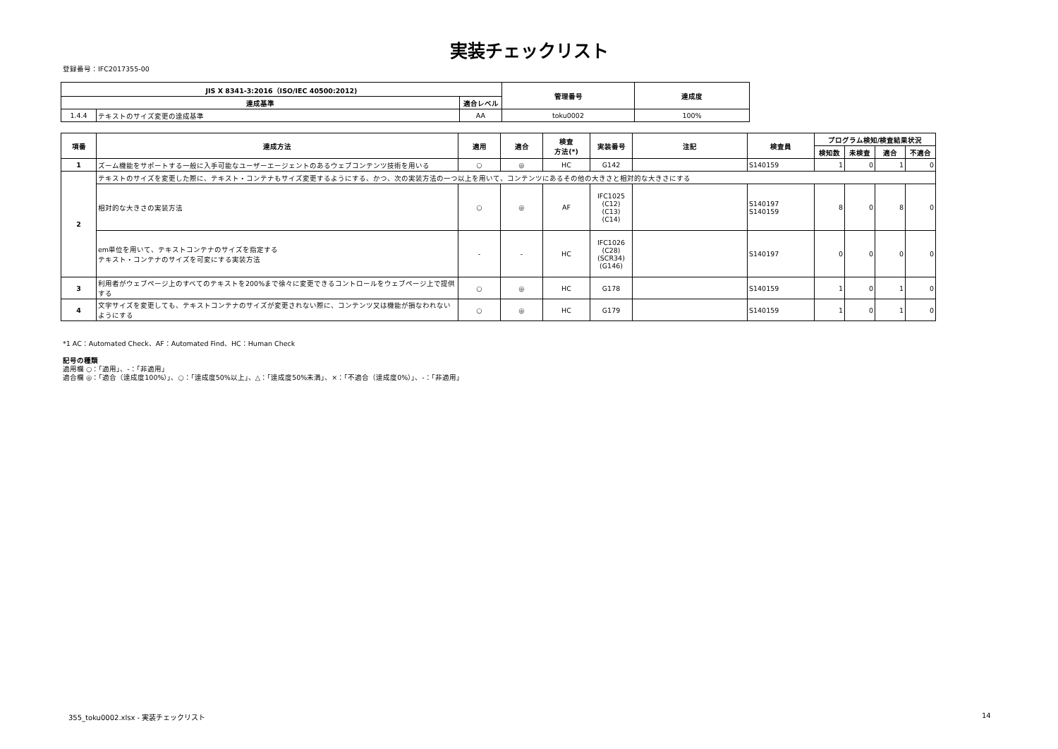実装チェックリスト
登録番号：IFC2017355-00
| JIS X 8341-3:2016（ISO/IEC 40500:2012) | | | 管理番号 | 達成度 |
| --- | --- | --- | --- | --- |
| 達成基準 | | 適合レベル | | |
| 1.4.4 | テキストのサイズ変更の達成基準 | AA | toku0002 | 100% |
| 項番 | 達成方法 | 適用 | 適合 | 検査 方法(*) | 実装番号 | 注記 | 検査員 | プログラム検知/検査結果状況 | | | |
| --- | --- | --- | --- | --- | --- | --- | --- | --- | --- | --- | --- |
| | | | | | | | | 検知数 | 未検査 | 適合 | 不適合 |
| 1 | ズーム機能をサポートする一般に入手可能なユーザーエージェントのあるウェブコンテンツ技術を用いる | ○ | ◎ | HC | G142 | | S140159 | 1 | 0 | 1 | 0 |
| 2 | テキストのサイズを変更した際に、テキスト・コンテナもサイズ変更するようにする、かつ、次の実装方法の一つ以上を用いて、コンテンツにあるその他の大きさと相対的な大きさにする | | | | | | | | | | |
| | 相対的な大きさの実装方法 | ○ | ◎ | AF | IFC1025 (C12) (C13) (C14) | | S140197 S140159 | 8 | 0 | 8 | 0 |
| | em単位を用いて、テキストコンテナのサイズを指定する テキスト・コンテナのサイズを可変にする実装方法 | - | - | HC | IFC1026 (C28) (SCR34) (G146) | | S140197 | 0 | 0 | 0 | 0 |
| 3 | 利用者がウェブページ上のすべてのテキストを200%まで徐々に変更できるコントロールをウェブページ上で提供する | ○ | ◎ | HC | G178 | | S140159 | 1 | 0 | 1 | 0 |
| 4 | 文字サイズを変更しても、テキストコンテナのサイズが変更されない際に、コンテンツ又は機能が損なわれないようにする | ○ | ◎ | HC | G179 | | S140159 | 1 | 0 | 1 | 0 |
*1 AC：Automated Check、AF：Automated Find、HC：Human Check
記号の種類
適用欄 ○：「適用」、-：「非適用」
適合欄 ◎：「適合（達成度100%）」、○：「達成度50%以上」、△：「達成度50%未満」、×：「不適合（達成度0%）」、-：「非適用」
355_toku0002.xlsx - 実装チェックリスト
14